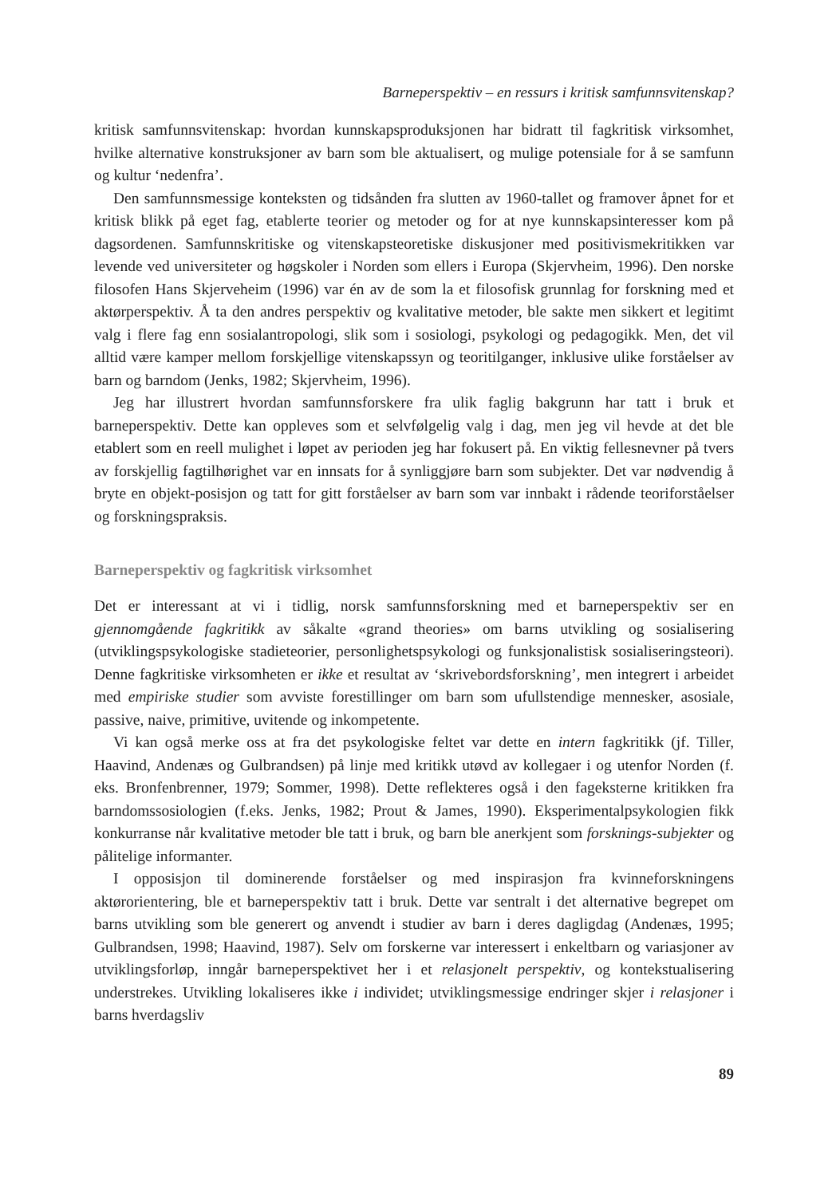Barneperspektiv – en ressurs i kritisk samfunnsvitenskap?
kritisk samfunnsvitenskap: hvordan kunnskapsproduksjonen har bidratt til fagkritisk virksomhet, hvilke alternative konstruksjoner av barn som ble aktualisert, og mulige potensiale for å se samfunn og kultur ‘nedenfra’.
Den samfunnsmessige konteksten og tidsånden fra slutten av 1960-tallet og framover åpnet for et kritisk blikk på eget fag, etablerte teorier og metoder og for at nye kunnskapsinteresser kom på dagsordenen. Samfunnskritiske og vitenskapsteoretiske diskusjoner med positivismekritikken var levende ved universiteter og høgskoler i Norden som ellers i Europa (Skjervheim, 1996). Den norske filosofen Hans Skjerveheim (1996) var én av de som la et filosofisk grunnlag for forskning med et aktørperspektiv. Å ta den andres perspektiv og kvalitative metoder, ble sakte men sikkert et legitimt valg i flere fag enn sosialantropologi, slik som i sosiologi, psykologi og pedagogikk. Men, det vil alltid være kamper mellom forskjellige vitenskapssyn og teoritilganger, inklusive ulike forståelser av barn og barndom (Jenks, 1982; Skjervheim, 1996).
Jeg har illustrert hvordan samfunnsforskere fra ulik faglig bakgrunn har tatt i bruk et barneperspektiv. Dette kan oppleves som et selvfølgelig valg i dag, men jeg vil hevde at det ble etablert som en reell mulighet i løpet av perioden jeg har fokusert på. En viktig fellesnevner på tvers av forskjellig fagtilhørighet var en innsats for å synliggjøre barn som subjekter. Det var nødvendig å bryte en objekt-posisjon og tatt for gitt forståelser av barn som var innbakt i rådende teoriforståelser og forskningspraksis.
Barneperspektiv og fagkritisk virksomhet
Det er interessant at vi i tidlig, norsk samfunnsforskning med et barneperspektiv ser en gjennomgående fagkritikk av såkalte «grand theories» om barns utvikling og sosialisering (utviklingspsykologiske stadieteorier, personlighetspsykologi og funksjonalistisk sosialiseringsteori). Denne fagkritiske virksomheten er ikke et resultat av ‘skrivebordsforskning’, men integrert i arbeidet med empiriske studier som avviste forestillinger om barn som ufullstendige mennesker, asosiale, passive, naive, primitive, uvitende og inkompetente.
Vi kan også merke oss at fra det psykologiske feltet var dette en intern fagkritikk (jf. Tiller, Haavind, Andenæs og Gulbrandsen) på linje med kritikk utøvd av kollegaer i og utenfor Norden (f. eks. Bronfenbrenner, 1979; Sommer, 1998). Dette reflekteres også i den fageksterne kritikken fra barndomssosiologien (f.eks. Jenks, 1982; Prout & James, 1990). Eksperimentalpsykologien fikk konkurranse når kvalitative metoder ble tatt i bruk, og barn ble anerkjent som forsknings-subjekter og pålitelige informanter.
I opposisjon til dominerende forståelser og med inspirasjon fra kvinneforskningens aktørorientering, ble et barneperspektiv tatt i bruk. Dette var sentralt i det alternative begrepet om barns utvikling som ble generert og anvendt i studier av barn i deres dagligdag (Andenæs, 1995; Gulbrandsen, 1998; Haavind, 1987). Selv om forskerne var interessert i enkeltbarn og variasjoner av utviklingsforløp, inngår barneperspektivet her i et relasjonelt perspektiv, og kontekstualisering understrekes. Utvikling lokaliseres ikke i individet; utviklingsmessige endringer skjer i relasjoner i barns hverdagsliv
89